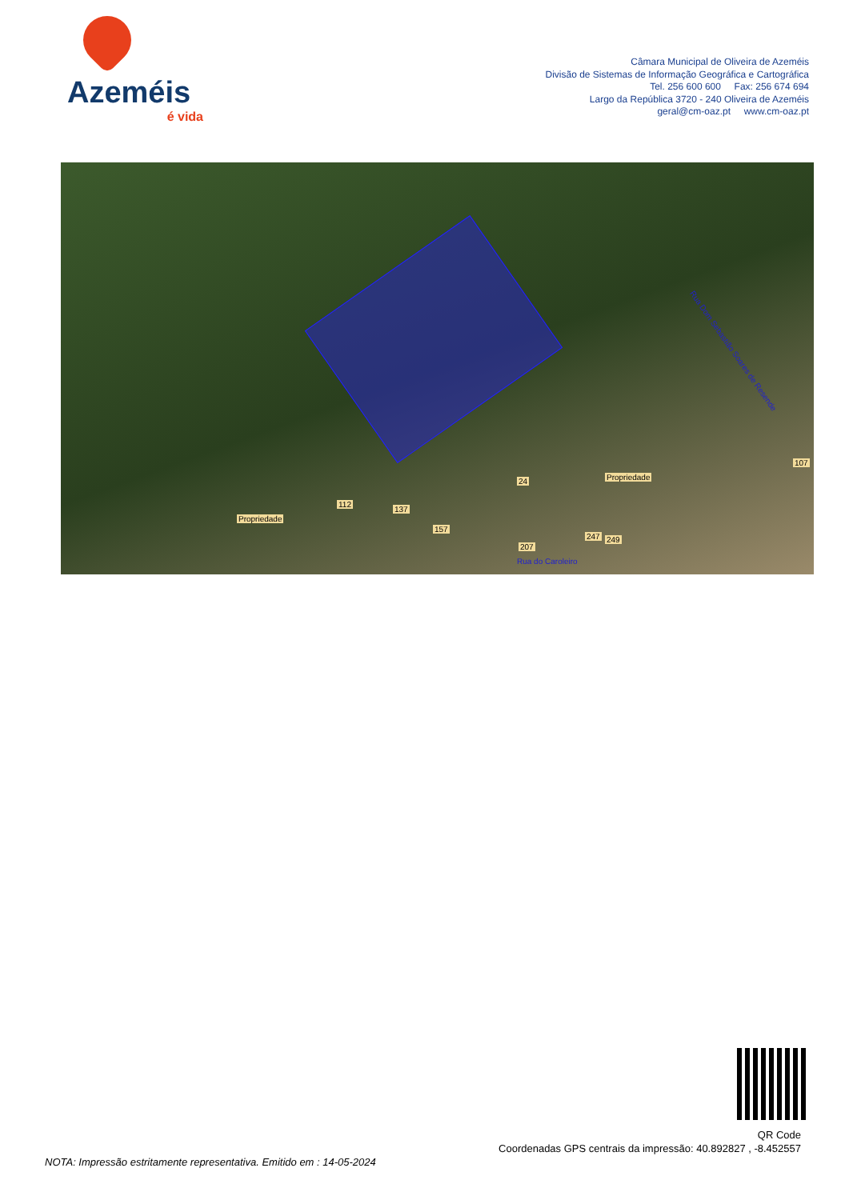Azeméis
é vida
Câmara Municipal de Oliveira de Azeméis
Divisão de Sistemas de Informação Geográfica e Cartográfica
Tel. 256 600 600 Fax: 256 674 694
Largo da República 3720 - 240 Oliveira de Azeméis
geral@cm-oaz.pt www.cm-oaz.pt
Propriedade
Propriedade
107
112
137
157
24
207
247 249
Rua Dom Sebastião Soares de Resende
Rua do Caroleiro
QR Code
Coordenadas GPS centrais da impressão: 40.892827 , -8.452557
NOTA: Impressão estritamente representativa. Emitido em : 14-05-2024